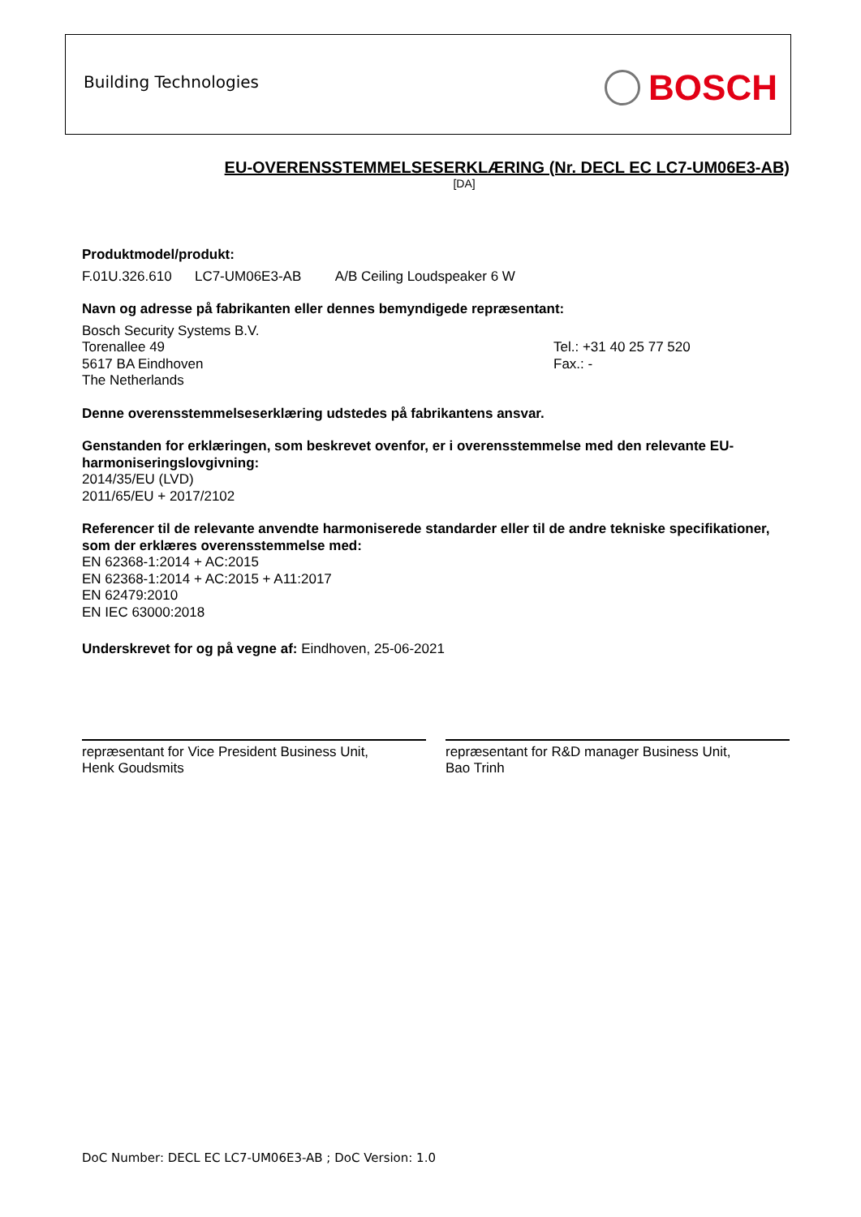Building Technologies BOSCH
EU-OVERENSSTEMMELSESERKLÆRING (Nr. DECL EC LC7-UM06E3-AB)
[DA]
Produktmodel/produkt:
F.01U.326.610 LC7-UM06E3-AB A/B Ceiling Loudspeaker 6 W
Navn og adresse på fabrikanten eller dennes bemyndigede repræsentant:
Bosch Security Systems B.V.
Torenallee 49
5617 BA Eindhoven
The Netherlands
Tel.: +31 40 25 77 520
Fax.: -
Denne overensstemmelseserklæring udstedes på fabrikantens ansvar.
Genstanden for erklæringen, som beskrevet ovenfor, er i overensstemmelse med den relevante EU-harmoniseringslovgivning:
2014/35/EU (LVD)
2011/65/EU + 2017/2102
Referencer til de relevante anvendte harmoniserede standarder eller til de andre tekniske specifikationer, som der erklæres overensstemmelse med:
EN 62368-1:2014 + AC:2015
EN 62368-1:2014 + AC:2015 + A11:2017
EN 62479:2010
EN IEC 63000:2018
Underskrevet for og på vegne af: Eindhoven, 25-06-2021
repræsentant for Vice President Business Unit,
Henk Goudsmits
repræsentant for R&D manager Business Unit,
Bao Trinh
DoC Number: DECL EC LC7-UM06E3-AB ; DoC Version: 1.0